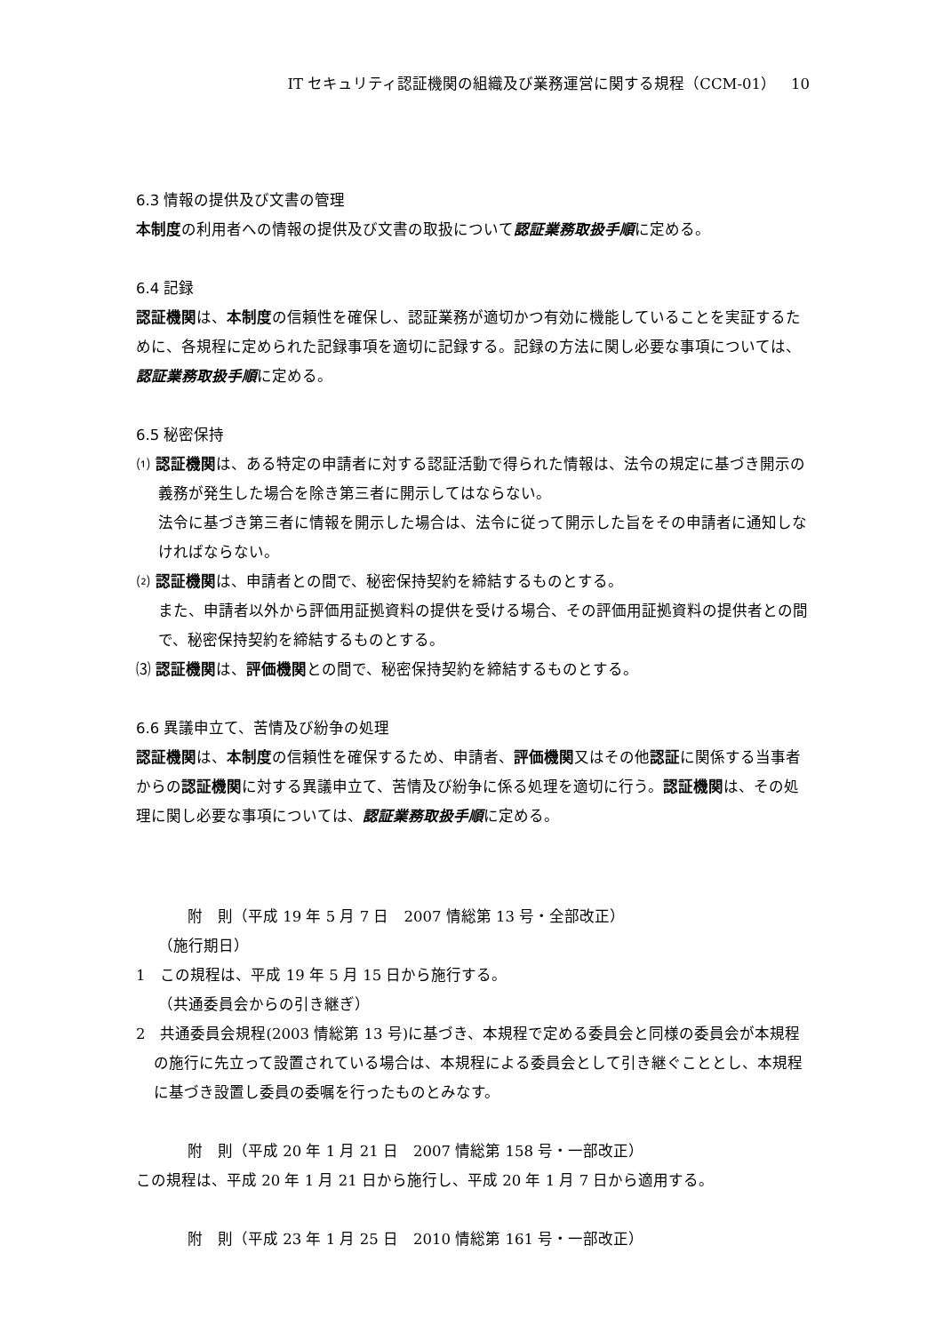IT セキュリティ認証機関の組織及び業務運営に関する規程（CCM-01）　10
6.3 情報の提供及び文書の管理
本制度の利用者への情報の提供及び文書の取扱について認証業務取扱手順に定める。
6.4 記録
認証機関は、本制度の信頼性を確保し、認証業務が適切かつ有効に機能していることを実証するために、各規程に定められた記録事項を適切に記録する。記録の方法に関し必要な事項については、認証業務取扱手順に定める。
6.5 秘密保持
⑴ 認証機関は、ある特定の申請者に対する認証活動で得られた情報は、法令の規定に基づき開示の義務が発生した場合を除き第三者に開示してはならない。
法令に基づき第三者に情報を開示した場合は、法令に従って開示した旨をその申請者に通知しなければならない。
⑵ 認証機関は、申請者との間で、秘密保持契約を締結するものとする。
また、申請者以外から評価用証拠資料の提供を受ける場合、その評価用証拠資料の提供者との間で、秘密保持契約を締結するものとする。
⑶ 認証機関は、評価機関との間で、秘密保持契約を締結するものとする。
6.6 異議申立て、苦情及び紛争の処理
認証機関は、本制度の信頼性を確保するため、申請者、評価機関又はその他認証に関係する当事者からの認証機関に対する異議申立て、苦情及び紛争に係る処理を適切に行う。認証機関は、その処理に関し必要な事項については、認証業務取扱手順に定める。
附　則（平成 19 年 5 月 7 日　2007 情総第 13 号・全部改正）
（施行期日）
1　この規程は、平成 19 年 5 月 15 日から施行する。
（共通委員会からの引き継ぎ）
2　共通委員会規程(2003 情総第 13 号)に基づき、本規程で定める委員会と同様の委員会が本規程の施行に先立って設置されている場合は、本規程による委員会として引き継ぐこととし、本規程に基づき設置し委員の委嘱を行ったものとみなす。
附　則（平成 20 年 1 月 21 日　2007 情総第 158 号・一部改正）
この規程は、平成 20 年 1 月 21 日から施行し、平成 20 年 1 月 7 日から適用する。
附　則（平成 23 年 1 月 25 日　2010 情総第 161 号・一部改正）